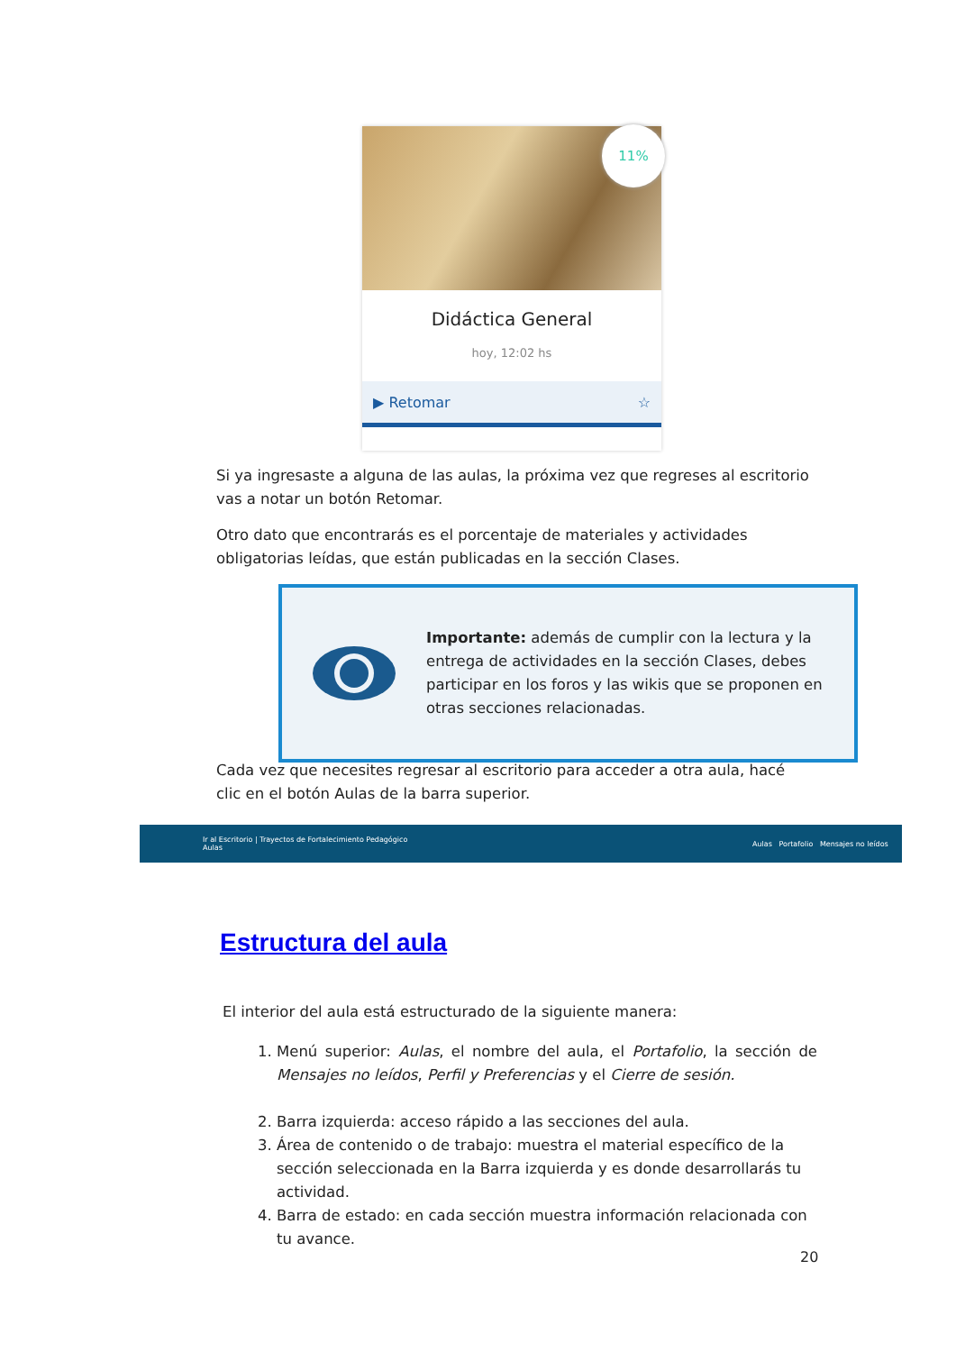11%
Didáctica General
hoy, 12:02 hs
▶ Retomar ☆
Si ya ingresaste a alguna de las aulas, la próxima vez que regreses al escritorio vas a notar un botón Retomar.
Otro dato que encontrarás es el porcentaje de materiales y actividades obligatorias leídas, que están publicadas en la sección Clases.
Importante: además de cumplir con la lectura y la entrega de actividades en la sección Clases, debes participar en los foros y las wikis que se proponen en otras secciones relacionadas.
Cada vez que necesites regresar al escritorio para acceder a otra aula, hacé clic en el botón Aulas de la barra superior.
Ir al Escritorio | Trayectos de Fortalecimiento Pedagógico
Aulas Aulas Portafolio Mensajes no leídos
Estructura del aula
El interior del aula está estructurado de la siguiente manera:
1. Menú superior: Aulas, el nombre del aula, el Portafolio, la sección de Mensajes no leídos, Perfil y Preferencias y el Cierre de sesión.
2. Barra izquierda: acceso rápido a las secciones del aula.
3. Área de contenido o de trabajo: muestra el material específico de la sección seleccionada en la Barra izquierda y es donde desarrollarás tu actividad.
4. Barra de estado: en cada sección muestra información relacionada con tu avance.
20